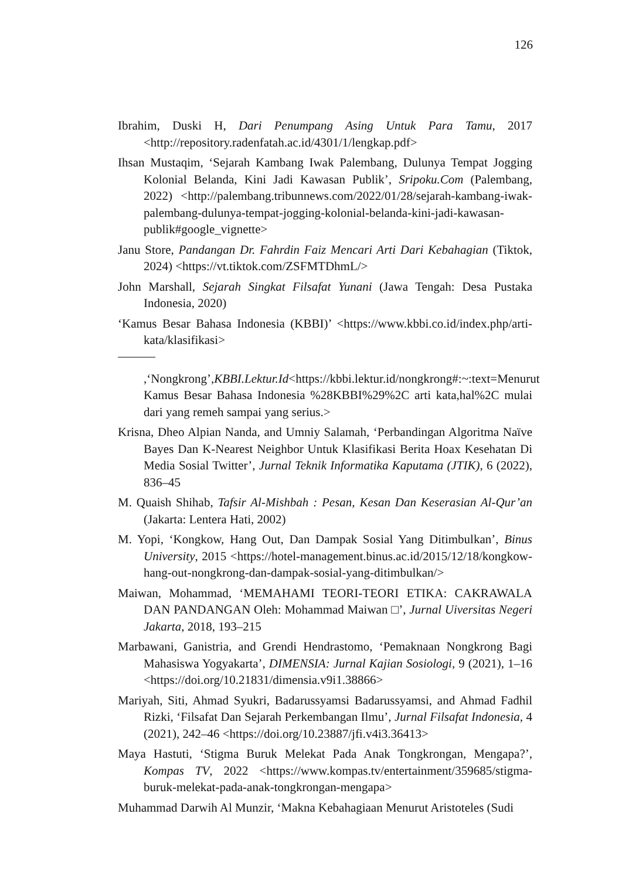126
Ibrahim, Duski H, Dari Penumpang Asing Untuk Para Tamu, 2017 <http://repository.radenfatah.ac.id/4301/1/lengkap.pdf>
Ihsan Mustaqim, ‘Sejarah Kambang Iwak Palembang, Dulunya Tempat Jogging Kolonial Belanda, Kini Jadi Kawasan Publik’, Sripoku.Com (Palembang, 2022) <http://palembang.tribunnews.com/2022/01/28/sejarah-kambang-iwak-palembang-dulunya-tempat-jogging-kolonial-belanda-kini-jadi-kawasan-publik#google_vignette>
Janu Store, Pandangan Dr. Fahrdin Faiz Mencari Arti Dari Kebahagian (Tiktok, 2024) <https://vt.tiktok.com/ZSFMTDhmL/>
John Marshall, Sejarah Singkat Filsafat Yunani (Jawa Tengah: Desa Pustaka Indonesia, 2020)
‘Kamus Besar Bahasa Indonesia (KBBI)’ <https://www.kbbi.co.id/index.php/arti-kata/klasifikasi>
,‘Nongkrong’,KBBI.Lektur.Id<https://kbbi.lektur.id/nongkrong#:~:text=Menurut Kamus Besar Bahasa Indonesia %28KBBI%29%2C arti kata,hal%2C mulai dari yang remeh sampai yang serius.>
Krisna, Dheo Alpian Nanda, and Umniy Salamah, ‘Perbandingan Algoritma Naïve Bayes Dan K-Nearest Neighbor Untuk Klasifikasi Berita Hoax Kesehatan Di Media Sosial Twitter’, Jurnal Teknik Informatika Kaputama (JTIK), 6 (2022), 836–45
M. Quaish Shihab, Tafsir Al-Mishbah : Pesan, Kesan Dan Keserasian Al-Qur’an (Jakarta: Lentera Hati, 2002)
M. Yopi, ‘Kongkow, Hang Out, Dan Dampak Sosial Yang Ditimbulkan’, Binus University, 2015 <https://hotel-management.binus.ac.id/2015/12/18/kongkow-hang-out-nongkrong-dan-dampak-sosial-yang-ditimbulkan/>
Maiwan, Mohammad, ‘MEMAHAMI TEORI-TEORI ETIKA: CAKRAWALA DAN PANDANGAN Oleh: Mohammad Maiwan □’, Jurnal Uiversitas Negeri Jakarta, 2018, 193–215
Marbawani, Ganistria, and Grendi Hendrastomo, ‘Pemaknaan Nongkrong Bagi Mahasiswa Yogyakarta’, DIMENSIA: Jurnal Kajian Sosiologi, 9 (2021), 1–16 <https://doi.org/10.21831/dimensia.v9i1.38866>
Mariyah, Siti, Ahmad Syukri, Badarussyamsi Badarussyamsi, and Ahmad Fadhil Rizki, ‘Filsafat Dan Sejarah Perkembangan Ilmu’, Jurnal Filsafat Indonesia, 4 (2021), 242–46 <https://doi.org/10.23887/jfi.v4i3.36413>
Maya Hastuti, ‘Stigma Buruk Melekat Pada Anak Tongkrongan, Mengapa?’, Kompas TV, 2022 <https://www.kompas.tv/entertainment/359685/stigma-buruk-melekat-pada-anak-tongkrongan-mengapa>
Muhammad Darwih Al Munzir, ‘Makna Kebahagiaan Menurut Aristoteles (Sudi